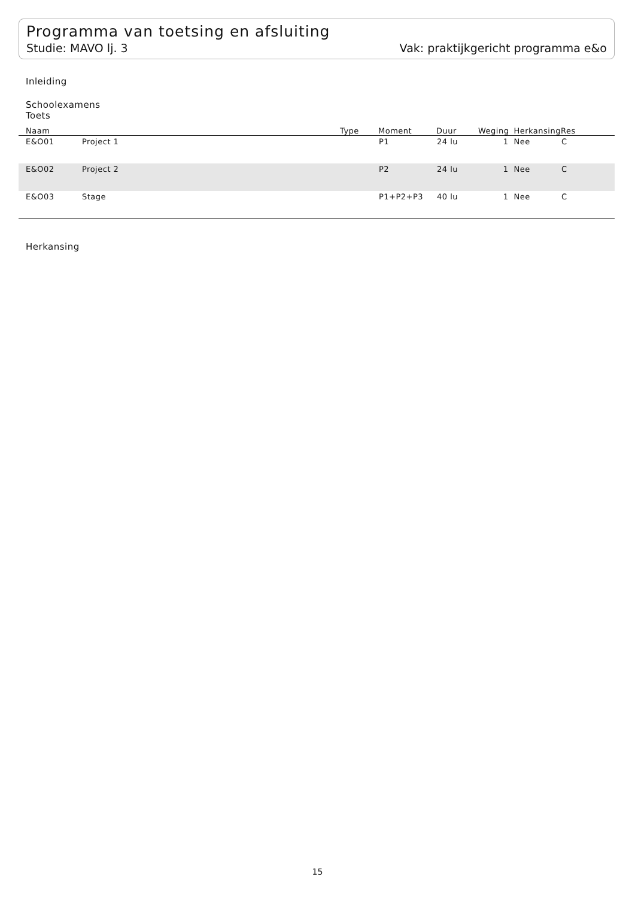Programma van toetsing en afsluiting
Studie: MAVO lj. 3 Vak: praktijkgericht programma e&o
Inleiding
Schoolexamens
Toets
| Naam | | Type | Moment | Duur | Weging | Herkansing | Res |
| --- | --- | --- | --- | --- | --- | --- | --- |
| E&O01 | Project 1 | | P1 | 24 lu | 1 | Nee | C |
| E&O02 | Project 2 | | P2 | 24 lu | 1 | Nee | C |
| E&O03 | Stage | | P1+P2+P3 | 40 lu | 1 | Nee | C |
Herkansing
15